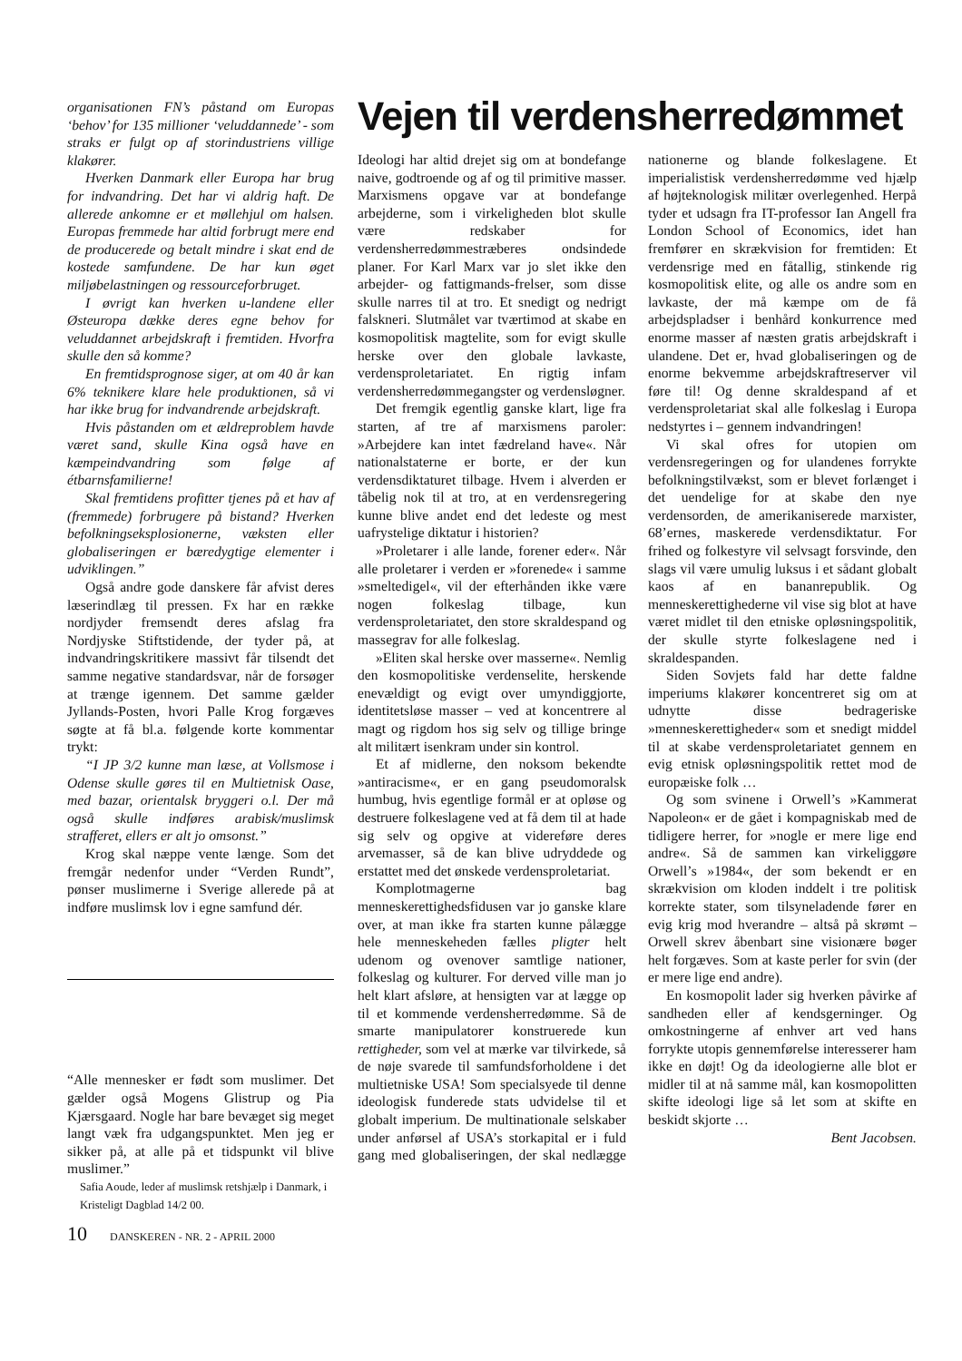organisationen FN’s påstand om Europas ‘behov’ for 135 millioner ‘veluddannede’ - som straks er fulgt op af storindustriens villige klakører.
Hverken Danmark eller Europa har brug for indvandring. Det har vi aldrig haft. De allerede ankomne er et møllehjul om halsen. Europas fremmede har altid forbrugt mere end de producerede og betalt mindre i skat end de kostede samfundene. De har kun øget miljøbelastningen og ressourceforbruget.
I øvrigt kan hverken u-landene eller Østeuropa dække deres egne behov for veluddannet arbejdskraft i fremtiden. Hvorfra skulle den så komme?
En fremtidsprognose siger, at om 40 år kan 6% teknikere klare hele produktionen, så vi har ikke brug for indvandrende arbejdskraft.
Hvis påstanden om et ældreproblem havde været sand, skulle Kina også have en kæmpeindvandring som følge af étbarnsfamilierne!
Skal fremtidens profitter tjenes på et hav af (fremmede) forbrugere på bistand? Hverken befolkningseksplosionerne, væksten eller globaliseringen er bæredygtige elementer i udviklingen.”
Også andre gode danskere får afvist deres læserindlæg til pressen. Fx har en række nordjyder fremsendt deres afslag fra Nordjyske Stiftstidende, der tyder på, at indvandringskritikere massivt får tilsendt det samme negative standardsvar, når de forsøger at trænge igennem. Det samme gælder Jyllands-Posten, hvori Palle Krog forgæves søgte at få bl.a. følgende korte kommentar trykt:
“I JP 3/2 kunne man læse, at Vollsmose i Odense skulle gøres til en Multietnisk Oase, med bazar, orientalsk bryggeri o.l. Der må også skulle indføres arabisk/muslimsk strafferet, ellers er alt jo omsonst.”
Krog skal næppe vente længe. Som det fremgår nedenfor under “Verden Rundt”, pønser muslimerne i Sverige allerede på at indføre muslimsk lov i egne samfund dér.
“Alle mennesker er født som muslimer. Det gælder også Mogens Glistrup og Pia Kjærsgaard. Nogle har bare bevæget sig meget langt væk fra udgangspunktet. Men jeg er sikker på, at alle på et tidspunkt vil blive muslimer.”
Safia Aoude, leder af muslimsk retshjælp i Danmark, i Kristeligt Dagblad 14/2 00.
Vejen til verdensherredømmet
Ideologi har altid drejet sig om at bondefange naive, godtroende og af og til primitive masser. Marxismens opgave var at bondefange arbejderne, som i virkeligheden blot skulle være redskaber for verdensherredømmestræberes ondsindede planer. For Karl Marx var jo slet ikke den arbejder- og fattigmands-frelser, som disse skulle narres til at tro. Et snedigt og nedrigt falskneri. Slutmålet var tværtimod at skabe en kosmopolitisk magtelite, som for evigt skulle herske over den globale lavkaste, verdensproletariatet. En rigtig infam verdensherredømmegangster og verdensløgner.
Det fremgik egentlig ganske klart, lige fra starten, af tre af marxismens paroler: »Arbejdere kan intet fædreland have«. Når nationalstaterne er borte, er der kun verdensdiktaturet tilbage. Hvem i alverden er tåbelig nok til at tro, at en verdensregering kunne blive andet end det ledeste og mest uafrystelige diktatur i historien?
»Proletarer i alle lande, forener eder«. Når alle proletarer i verden er »forenede« i samme »smeltedigel«, vil der efterhånden ikke være nogen folkeslag tilbage, kun verdensproletariatet, den store skraldespand og massegrav for alle folkeslag.
»Eliten skal herske over masserne«. Nemlig den kosmopolitiske verdenselite, herskende enevældigt og evigt over umyndiggjorte, identitetsløse masser – ved at koncentrere al magt og rigdom hos sig selv og tillige bringe alt militært isenkram under sin kontrol.
Et af midlerne, den noksom bekendte »antiracisme«, er en gang pseudomoralsk humbug, hvis egentlige formål er at opløse og destruere folkeslagene ved at få dem til at hade sig selv og opgive at videreføre deres arvemasser, så de kan blive udryddede og erstattet med det ønskede verdensproletariat.
Komplotmagerne bag menneskerettighedsfidusen var jo ganske klare over, at man ikke fra starten kunne pålægge hele menneskeheden fælles pligter helt udenom og ovenover samtlige nationer, folkeslag og kulturer. For derved ville man jo helt klart afsløre, at hensigten var at lægge op til et kommende verdensherredømme. Så de smarte manipulatorer konstruerede kun rettigheder, som vel at mærke var tilvirkede, så de nøje svarede til samfundsforholdene i det multietniske USA! Som specialsyede til denne ideologisk funderede stats udvidelse til et globalt imperium. De multinationale selskaber under anførsel af USA’s storkapital er i fuld gang med globaliseringen, der skal nedlægge nationerne og blande folkeslagene. Et imperialistisk verdensherredømme ved hjælp af højteknologisk militær overlegenhed. Herpå tyder et udsagn fra IT-professor Ian Angell fra London School of Economics, idet han fremfører en skrækvision for fremtiden: Et verdensrige med en fåtallig, stinkende rig kosmopolitisk elite, og alle os andre som en lavkaste, der må kæmpe om de få arbejdspladser i benhård konkurrence med enorme masser af næsten gratis arbejdskraft i ulandene. Det er, hvad globaliseringen og de enorme bekvemme arbejdskraftreserver vil føre til! Og denne skraldespand af et verdensproletariat skal alle folkeslag i Europa nedstyrtes i – gennem indvandringen!
Vi skal ofres for utopien om verdensregeringen og for ulandenes forrykte befolkningstilvækst, som er blevet forlænget i det uendelige for at skabe den nye verdensorden, de amerikaniserede marxister, 68’ernes, maskerede verdensdiktatur. For frihed og folkestyre vil selvsagt forsvinde, den slags vil være umulig luksus i et sådant globalt kaos af en bananrepublik. Og menneskerettighederne vil vise sig blot at have været midlet til den etniske opløsningspolitik, der skulle styrte folkeslagene ned i skraldespanden.
Siden Sovjets fald har dette faldne imperiums klakører koncentreret sig om at udnytte disse bedrageriske »menneskerettigheder« som et snedigt middel til at skabe verdensproletariatet gennem en evig etnisk opløsningspolitik rettet mod de europæiske folk …
Og som svinene i Orwell’s »Kammerat Napoleon« er de gået i kompagniskab med de tidligere herrer, for »nogle er mere lige end andre«. Så de sammen kan virkeliggøre Orwell’s »1984«, der som bekendt er en skrækvision om kloden inddelt i tre politisk korrekte stater, som tilsyneladende fører en evig krig mod hverandre – altså på skrømt – Orwell skrev åbenbart sine visionære bøger helt forgæves. Som at kaste perler for svin (der er mere lige end andre).
En kosmopolit lader sig hverken påvirke af sandheden eller af kendsgerninger. Og omkostningerne af enhver art ved hans forrykte utopis gennemførelse interesserer ham ikke en døjt! Og da ideologierne alle blot er midler til at nå samme mål, kan kosmopolitten skifte ideologi lige så let som at skifte en beskidt skjorte …
Bent Jacobsen.
10 DANSKEREN - NR. 2 - APRIL 2000